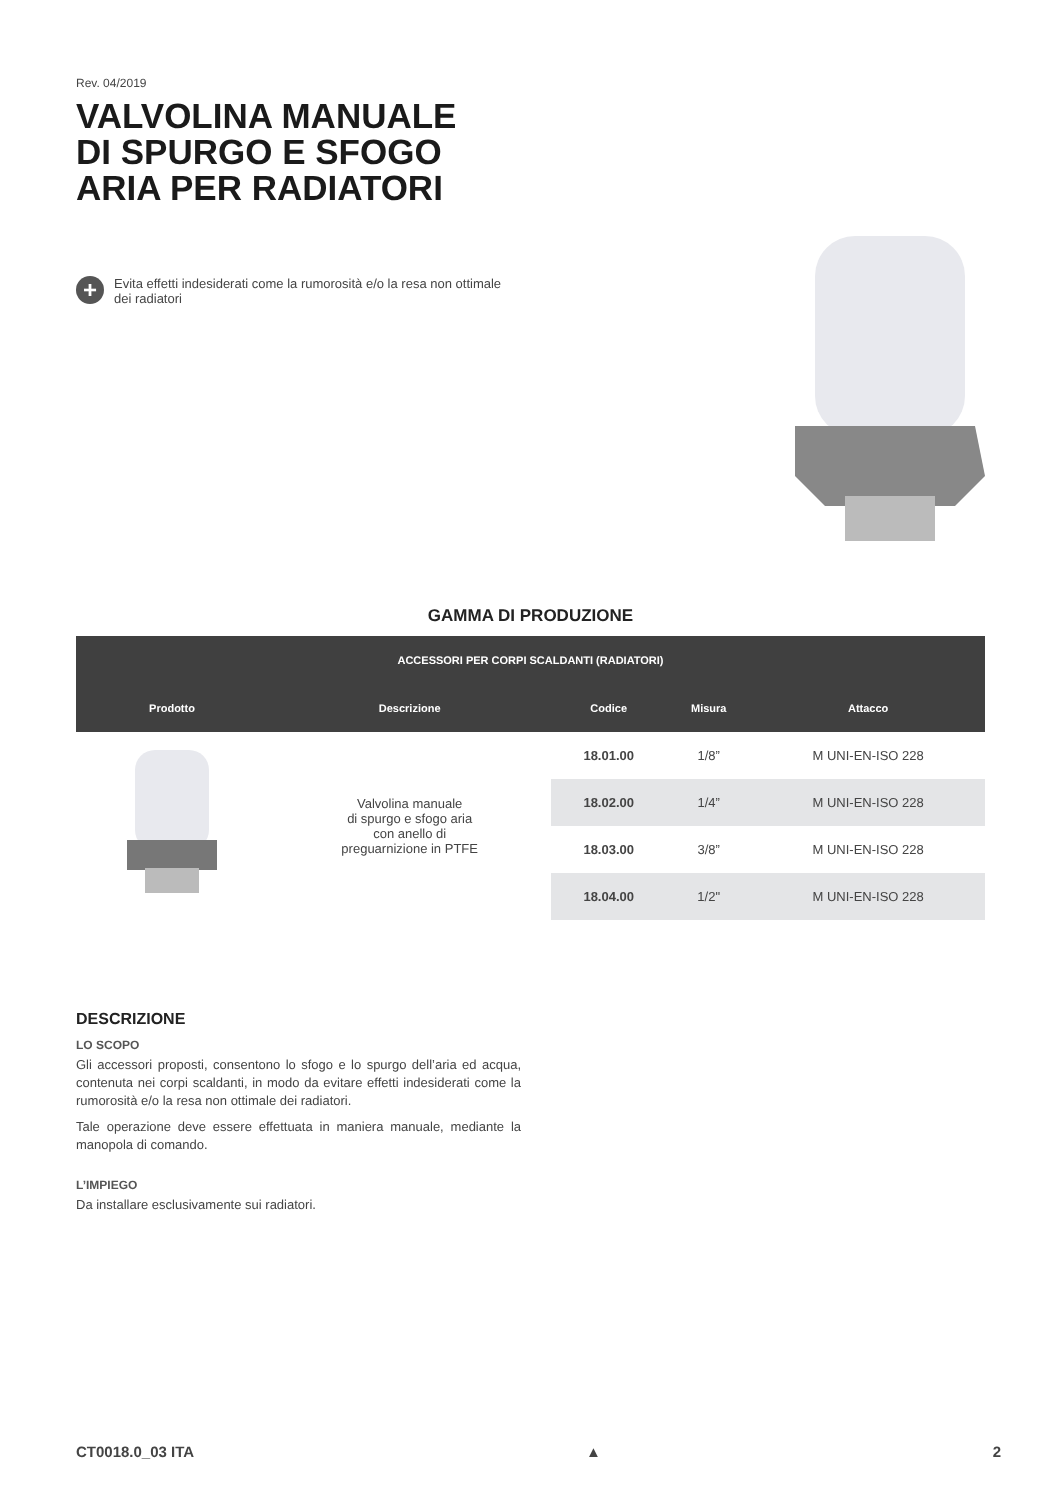Rev. 04/2019
VALVOLINA MANUALE
DI SPURGO E SFOGO
ARIA PER RADIATORI
+
Evita effetti indesiderati come la rumorosità e/o la resa non ottimale dei radiatori
GAMMA DI PRODUZIONE
| ACCESSORI PER CORPI SCALDANTI (RADIATORI) | | | | |
| --- | --- | --- | --- | --- |
| Prodotto | Descrizione | Codice | Misura | Attacco |
| | Valvolina manuale di spurgo e sfogo aria con anello di preguarnizione in PTFE | 18.01.00 | 1/8” | M UNI-EN-ISO 228 |
| | | 18.02.00 | 1/4” | M UNI-EN-ISO 228 |
| | | 18.03.00 | 3/8” | M UNI-EN-ISO 228 |
| | | 18.04.00 | 1/2" | M UNI-EN-ISO 228 |
DESCRIZIONE
LO SCOPO
Gli accessori proposti, consentono lo sfogo e lo spurgo dell’aria ed acqua, contenuta nei corpi scaldanti, in modo da evitare effetti indesiderati come la rumorosità e/o la resa non ottimale dei radiatori.
Tale operazione deve essere effettuata in maniera manuale, mediante la manopola di comando.
L’IMPIEGO
Da installare esclusivamente sui radiatori.
CT0018.0_03 ITA ▲ 2